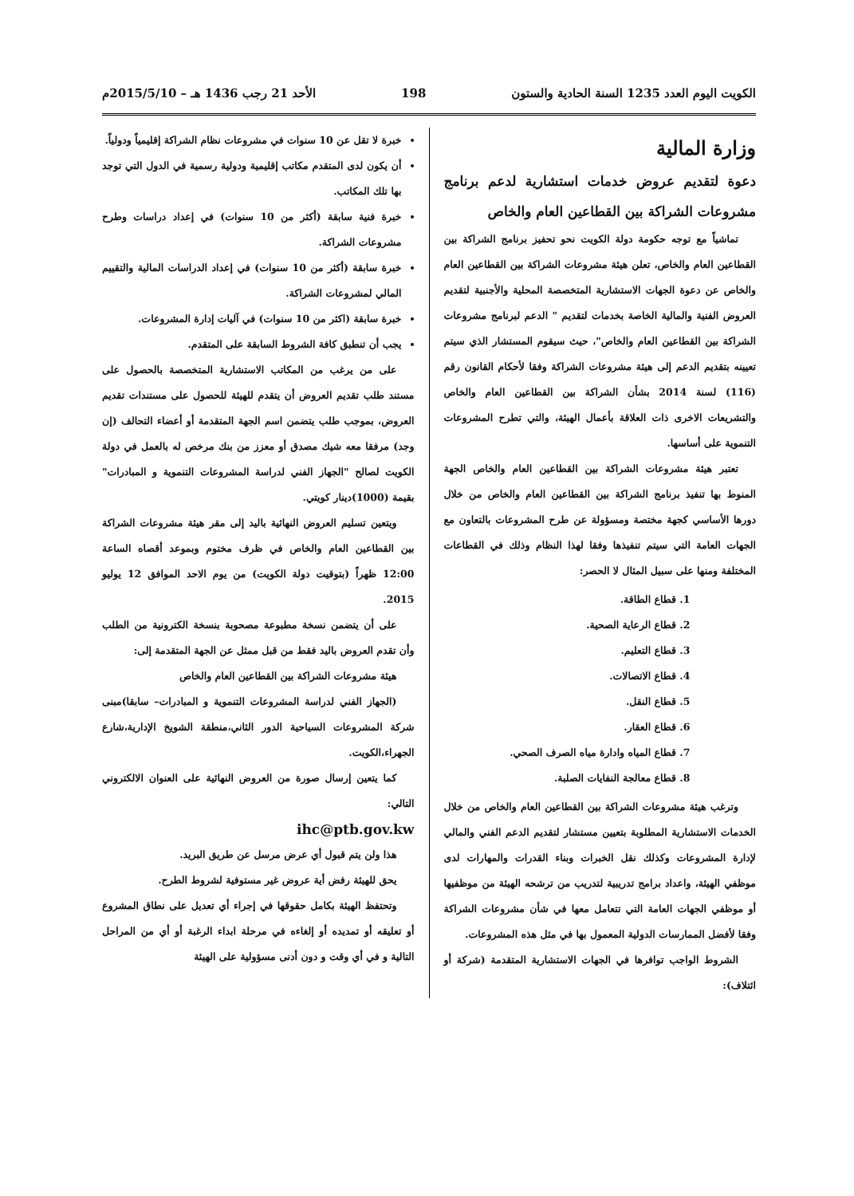الكويت اليوم العدد 1235 السنة الحادية والستون 198 الأحد 21 رجب 1436 هـ – 2015/5/10م
وزارة المالية
دعوة لتقديم عروض خدمات استشارية لدعم برنامج مشروعات الشراكة بين القطاعين العام والخاص
تماشياً مع توجه حكومة دولة الكويت نحو تحفيز برنامج الشراكة بين القطاعين العام والخاص، تعلن هيئة مشروعات الشراكة بين القطاعين العام والخاص عن دعوة الجهات الاستشارية المتخصصة المحلية والأجنبية لتقديم العروض الفنية والمالية الخاصة بخدمات لتقديم " الدعم لبرنامج مشروعات الشراكة بين القطاعين العام والخاص"، حيث سيقوم المستشار الذي سيتم تعيينه بتقديم الدعم إلى هيئة مشروعات الشراكة وفقا لأحكام القانون رقم (116) لسنة 2014 بشأن الشراكة بين القطاعين العام والخاص والتشريعات الاخرى ذات العلاقة بأعمال الهيئة، والتي تطرح المشروعات التنموية على أساسها.
تعتبر هيئة مشروعات الشراكة بين القطاعين العام والخاص الجهة المنوط بها تنفيذ برنامج الشراكة بين القطاعين العام والخاص من خلال دورها الأساسي كجهة مختصة ومسؤولة عن طرح المشروعات بالتعاون مع الجهات العامة التي سيتم تنفيذها وفقا لهذا النظام وذلك في القطاعات المختلفة ومنها على سبيل المثال لا الحصر:
1. قطاع الطاقة.
2. قطاع الرعاية الصحية.
3. قطاع التعليم.
4. قطاع الاتصالات.
5. قطاع النقل.
6. قطاع العقار.
7. قطاع المياه وادارة مياه الصرف الصحي.
8. قطاع معالجة النفايات الصلبة.
وترغب هيئة مشروعات الشراكة بين القطاعين العام والخاص من خلال الخدمات الاستشارية المطلوبة بتعيين مستشار لتقديم الدعم الفني والمالي لإدارة المشروعات وكذلك نقل الخبرات وبناء القدرات والمهارات لدى موظفي الهيئة، واعداد برامج تدريبية لتدريب من ترشحه الهيئة من موظفيها أو موظفي الجهات العامة التي تتعامل معها في شأن مشروعات الشراكة وفقا لأفضل الممارسات الدولية المعمول بها في مثل هذه المشروعات.
الشروط الواجب توافرها في الجهات الاستشارية المتقدمة (شركة أو ائتلاف):
خبرة لا تقل عن 10 سنوات في مشروعات نظام الشراكة إقليمياً ودولياً.
أن يكون لدى المتقدم مكاتب إقليمية ودولية رسمية في الدول التي توجد بها تلك المكاتب.
خبرة فنية سابقة (أكثر من 10 سنوات) في إعداد دراسات وطرح مشروعات الشراكة.
خبرة سابقة (أكثر من 10 سنوات) في إعداد الدراسات المالية والتقييم المالي لمشروعات الشراكة.
خبرة سابقة (اكثر من 10 سنوات) في آليات إدارة المشروعات.
يجب أن تنطبق كافة الشروط السابقة على المتقدم.
على من يرغب من المكاتب الاستشارية المتخصصة بالحصول على مستند طلب تقديم العروض أن يتقدم للهيئة للحصول على مستندات تقديم العروض، بموجب طلب يتضمن اسم الجهة المتقدمة أو أعضاء التحالف (إن وجد) مرفقا معه شيك مصدق أو معزز من بنك مرخص له بالعمل في دولة الكويت لصالح "الجهاز الفني لدراسة المشروعات التنموية و المبادرات" بقيمة (1000)دينار كويتي.
ويتعين تسليم العروض النهائية باليد إلى مقر هيئة مشروعات الشراكة بين القطاعين العام والخاص في ظرف مختوم وبموعد أقصاه الساعة 12:00 ظهراً (بتوقيت دولة الكويت) من يوم الاحد الموافق 12 يوليو 2015.
على أن يتضمن نسخة مطبوعة مصحوبة بنسخة الكترونية من الطلب وأن تقدم العروض باليد فقط من قبل ممثل عن الجهة المتقدمة إلى:
هيئة مشروعات الشراكة بين القطاعين العام والخاص
(الجهاز الفني لدراسة المشروعات التنموية و المبادرات– سابقا)مبنى شركة المشروعات السياحية الدور الثاني،منطقة الشويخ الإدارية،شارع الجهراء،الكويت.
كما يتعين إرسال صورة من العروض النهائية على العنوان الالكتروني التالي:
ihc@ptb.gov.kw
هذا ولن يتم قبول أي عرض مرسل عن طريق البريد.
يحق للهيئة رفض أية عروض غير مستوفية لشروط الطرح.
وتحتفظ الهيئة بكامل حقوقها في إجراء أي تعديل على نطاق المشروع أو تعليقه أو تمديده أو إلغاءه في مرحلة ابداء الرغبة أو أي من المراحل التالية و في أي وقت و دون أدنى مسؤولية على الهيئة